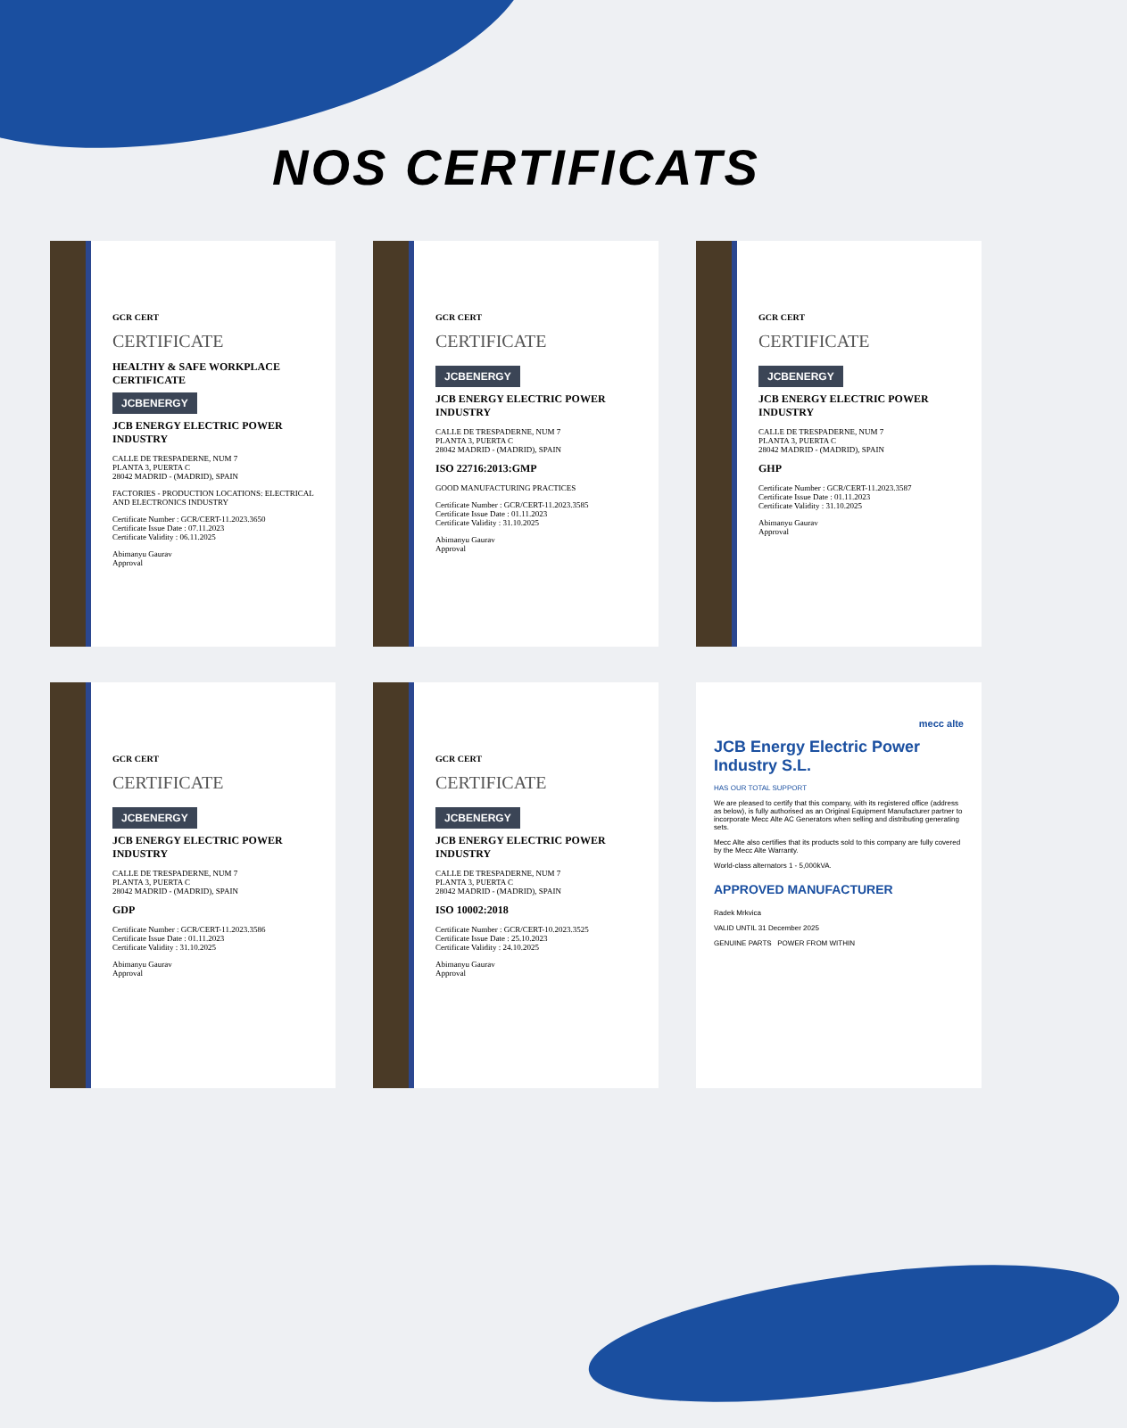NOS CERTIFICATS
GCR CERT
CERTIFICATE
HEALTHY & SAFE WORKPLACE CERTIFICATE
JCBENERGY
JCB ENERGY ELECTRIC POWER INDUSTRY
CALLE DE TRESPADERNE, NUM 7
PLANTA 3, PUERTA C
28042 MADRID - (MADRID), SPAIN
FACTORIES - PRODUCTION LOCATIONS: ELECTRICAL AND ELECTRONICS INDUSTRY
Certificate Number : GCR/CERT-11.2023.3650
Certificate Issue Date : 07.11.2023
Certificate Validity : 06.11.2025
Abimanyu Gaurav
Approval
GCR CERT
CERTIFICATE
JCBENERGY
JCB ENERGY ELECTRIC POWER INDUSTRY
CALLE DE TRESPADERNE, NUM 7
PLANTA 3, PUERTA C
28042 MADRID - (MADRID), SPAIN
ISO 22716:2013:GMP
GOOD MANUFACTURING PRACTICES
Certificate Number : GCR/CERT-11.2023.3585
Certificate Issue Date : 01.11.2023
Certificate Validity : 31.10.2025
Abimanyu Gaurav
Approval
GCR CERT
CERTIFICATE
JCBENERGY
JCB ENERGY ELECTRIC POWER INDUSTRY
CALLE DE TRESPADERNE, NUM 7
PLANTA 3, PUERTA C
28042 MADRID - (MADRID), SPAIN
GHP
Certificate Number : GCR/CERT-11.2023.3587
Certificate Issue Date : 01.11.2023
Certificate Validity : 31.10.2025
Abimanyu Gaurav
Approval
GCR CERT
CERTIFICATE
JCBENERGY
JCB ENERGY ELECTRIC POWER INDUSTRY
CALLE DE TRESPADERNE, NUM 7
PLANTA 3, PUERTA C
28042 MADRID - (MADRID), SPAIN
GDP
Certificate Number : GCR/CERT-11.2023.3586
Certificate Issue Date : 01.11.2023
Certificate Validity : 31.10.2025
Abimanyu Gaurav
Approval
GCR CERT
CERTIFICATE
JCBENERGY
JCB ENERGY ELECTRIC POWER INDUSTRY
CALLE DE TRESPADERNE, NUM 7
PLANTA 3, PUERTA C
28042 MADRID - (MADRID), SPAIN
ISO 10002:2018
Certificate Number : GCR/CERT-10.2023.3525
Certificate Issue Date : 25.10.2023
Certificate Validity : 24.10.2025
Abimanyu Gaurav
Approval
mecc alte
JCB Energy Electric Power Industry S.L.
HAS OUR TOTAL SUPPORT
We are pleased to certify that this company, with its registered office (address as below), is fully authorised as an Original Equipment Manufacturer partner to incorporate Mecc Alte AC Generators when selling and distributing generating sets.
Mecc Alte also certifies that its products sold to this company are fully covered by the Mecc Alte Warranty.
World-class alternators 1 - 5,000kVA.
APPROVED MANUFACTURER
Radek Mrkvica
VALID UNTIL 31 December 2025
GENUINE PARTS POWER FROM WITHIN